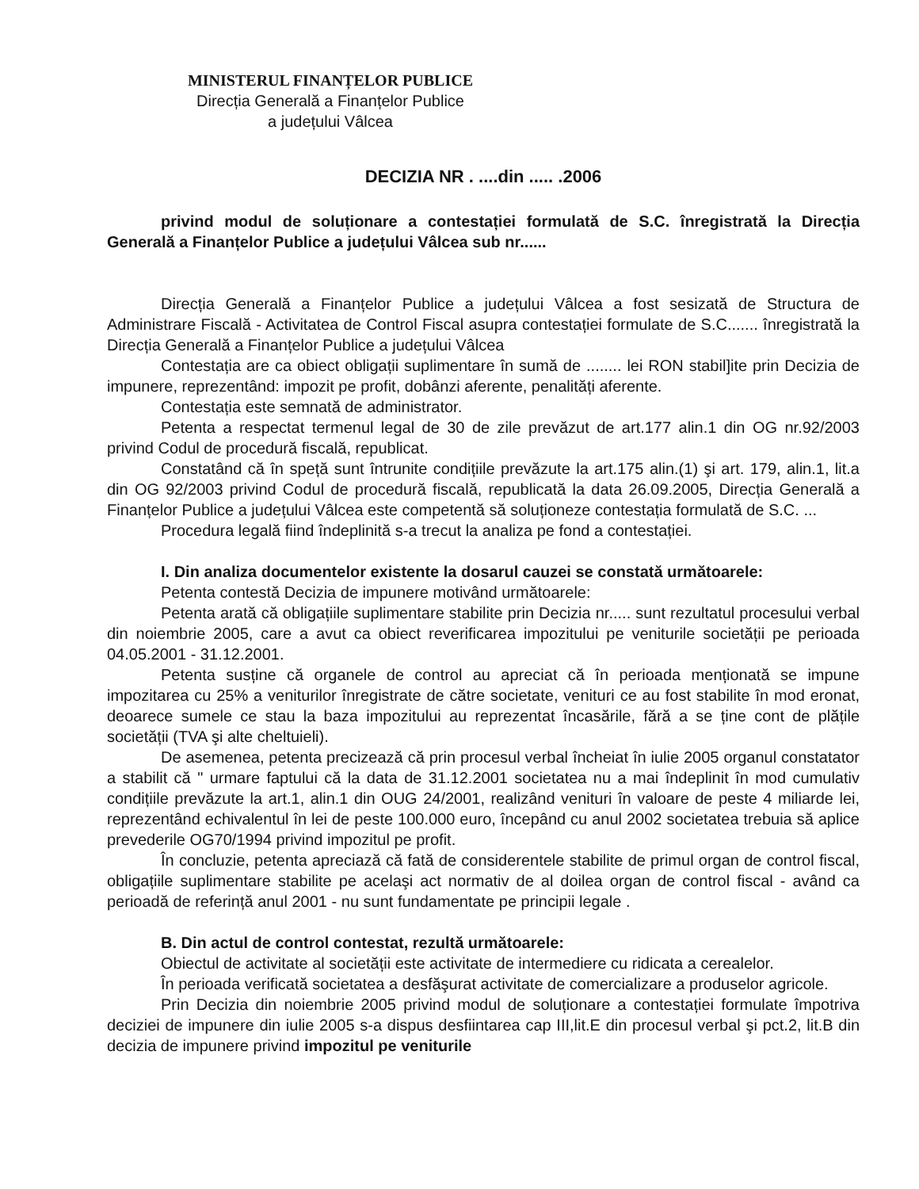MINISTERUL FINANȚELOR PUBLICE
Direcția Generală a Finanțelor Publice
a județului Vâlcea
DECIZIA NR . ....din ..... .2006
privind modul de soluționare a contestației formulată de S.C. înregistrată la Direcția Generală a Finanțelor Publice a județului Vâlcea sub nr......
Direcția Generală a Finanțelor Publice a județului Vâlcea a fost sesizată de Structura de Administrare Fiscală - Activitatea de Control Fiscal asupra contestației formulate de S.C....... înregistrată la Direcția Generală a Finanțelor Publice a județului Vâlcea
Contestația are ca obiect obligații suplimentare în sumă de ........ lei RON stabil]ite prin Decizia de impunere, reprezentând: impozit pe profit, dobânzi aferente, penalități aferente.
Contestația este semnată de administrator.
Petenta a respectat termenul legal de 30 de zile prevăzut de art.177 alin.1 din OG nr.92/2003 privind Codul de procedură fiscală, republicat.
Constatând că în speță sunt întrunite condițiile prevăzute la art.175 alin.(1) şi art. 179, alin.1, lit.a din OG 92/2003 privind Codul de procedură fiscală, republicată la data 26.09.2005, Direcția Generală a Finanțelor Publice a județului Vâlcea este competentă să soluționeze contestația formulată de S.C. ...
Procedura legală fiind îndeplinită s-a trecut la analiza pe fond a contestației.
I. Din analiza documentelor existente la dosarul cauzei se constată următoarele:
Petenta contestă Decizia de impunere motivând următoarele:
Petenta arată că obligațiile suplimentare stabilite prin Decizia nr..... sunt rezultatul procesului verbal din noiembrie 2005, care a avut ca obiect reverificarea impozitului pe veniturile societății pe perioada 04.05.2001 - 31.12.2001.
Petenta susține că organele de control au apreciat că în perioada menționată se impune impozitarea cu 25% a veniturilor înregistrate de către societate, venituri ce au fost stabilite în mod eronat, deoarece sumele ce stau la baza impozitului au reprezentat încasările, fără a se ține cont de plățile societății (TVA şi alte cheltuieli).
De asemenea, petenta precizează că prin procesul verbal încheiat în iulie 2005 organul constatator a stabilit că " urmare faptului că la data de 31.12.2001 societatea nu a mai îndeplinit în mod cumulativ condițiile prevăzute la art.1, alin.1 din OUG 24/2001, realizând venituri în valoare de peste 4 miliarde lei, reprezentând echivalentul în lei de peste 100.000 euro, începând cu anul 2002 societatea trebuia să aplice prevederile OG70/1994 privind impozitul pe profit.
În concluzie, petenta apreciază că fată de considerentele stabilite de primul organ de control fiscal, obligațiile suplimentare stabilite pe acelaşi act normativ de al doilea organ de control fiscal - având ca perioadă de referință anul 2001 - nu sunt fundamentate pe principii legale .
B. Din actul de control contestat, rezultă următoarele:
Obiectul de activitate al societății este activitate de intermediere cu ridicata a cerealelor.
În perioada verificată societatea a desfăşurat activitate de comercializare a produselor agricole.
Prin Decizia din noiembrie 2005 privind modul de soluționare a contestației formulate împotriva deciziei de impunere din iulie 2005 s-a dispus desfiintarea cap III,lit.E din procesul verbal şi pct.2, lit.B din decizia de impunere privind impozitul pe veniturile